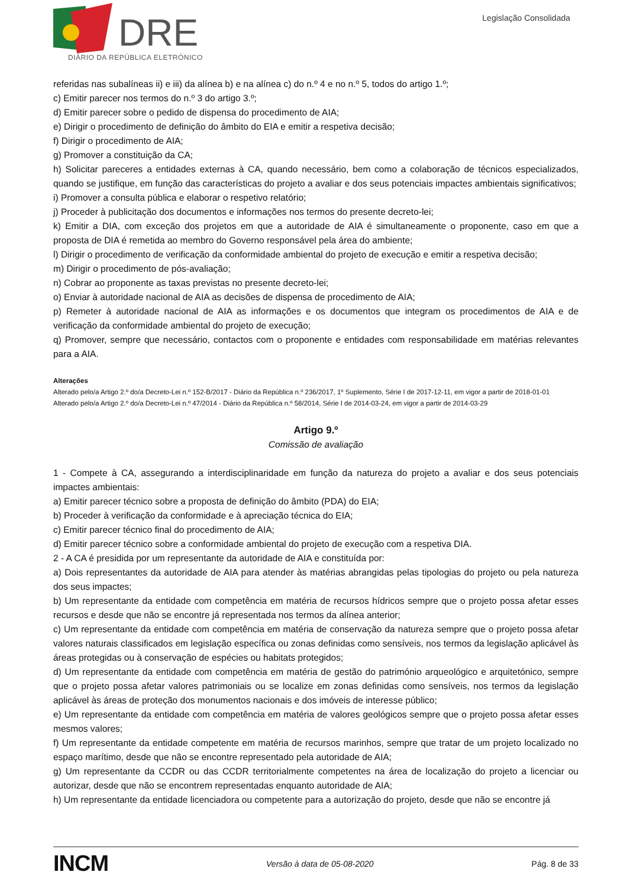DRE
DIÁRIO DA REPÚBLICA ELETRÓNICO
Legislação Consolidada
referidas nas subalíneas ii) e iii) da alínea b) e na alínea c) do n.º 4 e no n.º 5, todos do artigo 1.º;
c) Emitir parecer nos termos do n.º 3 do artigo 3.º;
d) Emitir parecer sobre o pedido de dispensa do procedimento de AIA;
e) Dirigir o procedimento de definição do âmbito do EIA e emitir a respetiva decisão;
f) Dirigir o procedimento de AIA;
g) Promover a constituição da CA;
h) Solicitar pareceres a entidades externas à CA, quando necessário, bem como a colaboração de técnicos especializados, quando se justifique, em função das características do projeto a avaliar e dos seus potenciais impactes ambientais significativos;
i) Promover a consulta pública e elaborar o respetivo relatório;
j) Proceder à publicitação dos documentos e informações nos termos do presente decreto-lei;
k) Emitir a DIA, com exceção dos projetos em que a autoridade de AIA é simultaneamente o proponente, caso em que a proposta de DIA é remetida ao membro do Governo responsável pela área do ambiente;
l) Dirigir o procedimento de verificação da conformidade ambiental do projeto de execução e emitir a respetiva decisão;
m) Dirigir o procedimento de pós-avaliação;
n) Cobrar ao proponente as taxas previstas no presente decreto-lei;
o) Enviar à autoridade nacional de AIA as decisões de dispensa de procedimento de AIA;
p) Remeter à autoridade nacional de AIA as informações e os documentos que integram os procedimentos de AIA e de verificação da conformidade ambiental do projeto de execução;
q) Promover, sempre que necessário, contactos com o proponente e entidades com responsabilidade em matérias relevantes para a AIA.
Alterações
Alterado pelo/a Artigo 2.º do/a Decreto-Lei n.º 152-B/2017 - Diário da República n.º 236/2017, 1º Suplemento, Série I de 2017-12-11, em vigor a partir de 2018-01-01
Alterado pelo/a Artigo 2.º do/a Decreto-Lei n.º 47/2014 - Diário da República n.º 58/2014, Série I de 2014-03-24, em vigor a partir de 2014-03-29
Artigo 9.º
Comissão de avaliação
1 - Compete à CA, assegurando a interdisciplinaridade em função da natureza do projeto a avaliar e dos seus potenciais impactes ambientais:
a) Emitir parecer técnico sobre a proposta de definição do âmbito (PDA) do EIA;
b) Proceder à verificação da conformidade e à apreciação técnica do EIA;
c) Emitir parecer técnico final do procedimento de AIA;
d) Emitir parecer técnico sobre a conformidade ambiental do projeto de execução com a respetiva DIA.
2 - A CA é presidida por um representante da autoridade de AIA e constituída por:
a) Dois representantes da autoridade de AIA para atender às matérias abrangidas pelas tipologias do projeto ou pela natureza dos seus impactes;
b) Um representante da entidade com competência em matéria de recursos hídricos sempre que o projeto possa afetar esses recursos e desde que não se encontre já representada nos termos da alínea anterior;
c) Um representante da entidade com competência em matéria de conservação da natureza sempre que o projeto possa afetar valores naturais classificados em legislação específica ou zonas definidas como sensíveis, nos termos da legislação aplicável às áreas protegidas ou à conservação de espécies ou habitats protegidos;
d) Um representante da entidade com competência em matéria de gestão do património arqueológico e arquitetónico, sempre que o projeto possa afetar valores patrimoniais ou se localize em zonas definidas como sensíveis, nos termos da legislação aplicável às áreas de proteção dos monumentos nacionais e dos imóveis de interesse público;
e) Um representante da entidade com competência em matéria de valores geológicos sempre que o projeto possa afetar esses mesmos valores;
f) Um representante da entidade competente em matéria de recursos marinhos, sempre que tratar de um projeto localizado no espaço marítimo, desde que não se encontre representado pela autoridade de AIA;
g) Um representante da CCDR ou das CCDR territorialmente competentes na área de localização do projeto a licenciar ou autorizar, desde que não se encontrem representadas enquanto autoridade de AIA;
h) Um representante da entidade licenciadora ou competente para a autorização do projeto, desde que não se encontre já
INCM Versão à data de 05-08-2020 Pág. 8 de 33